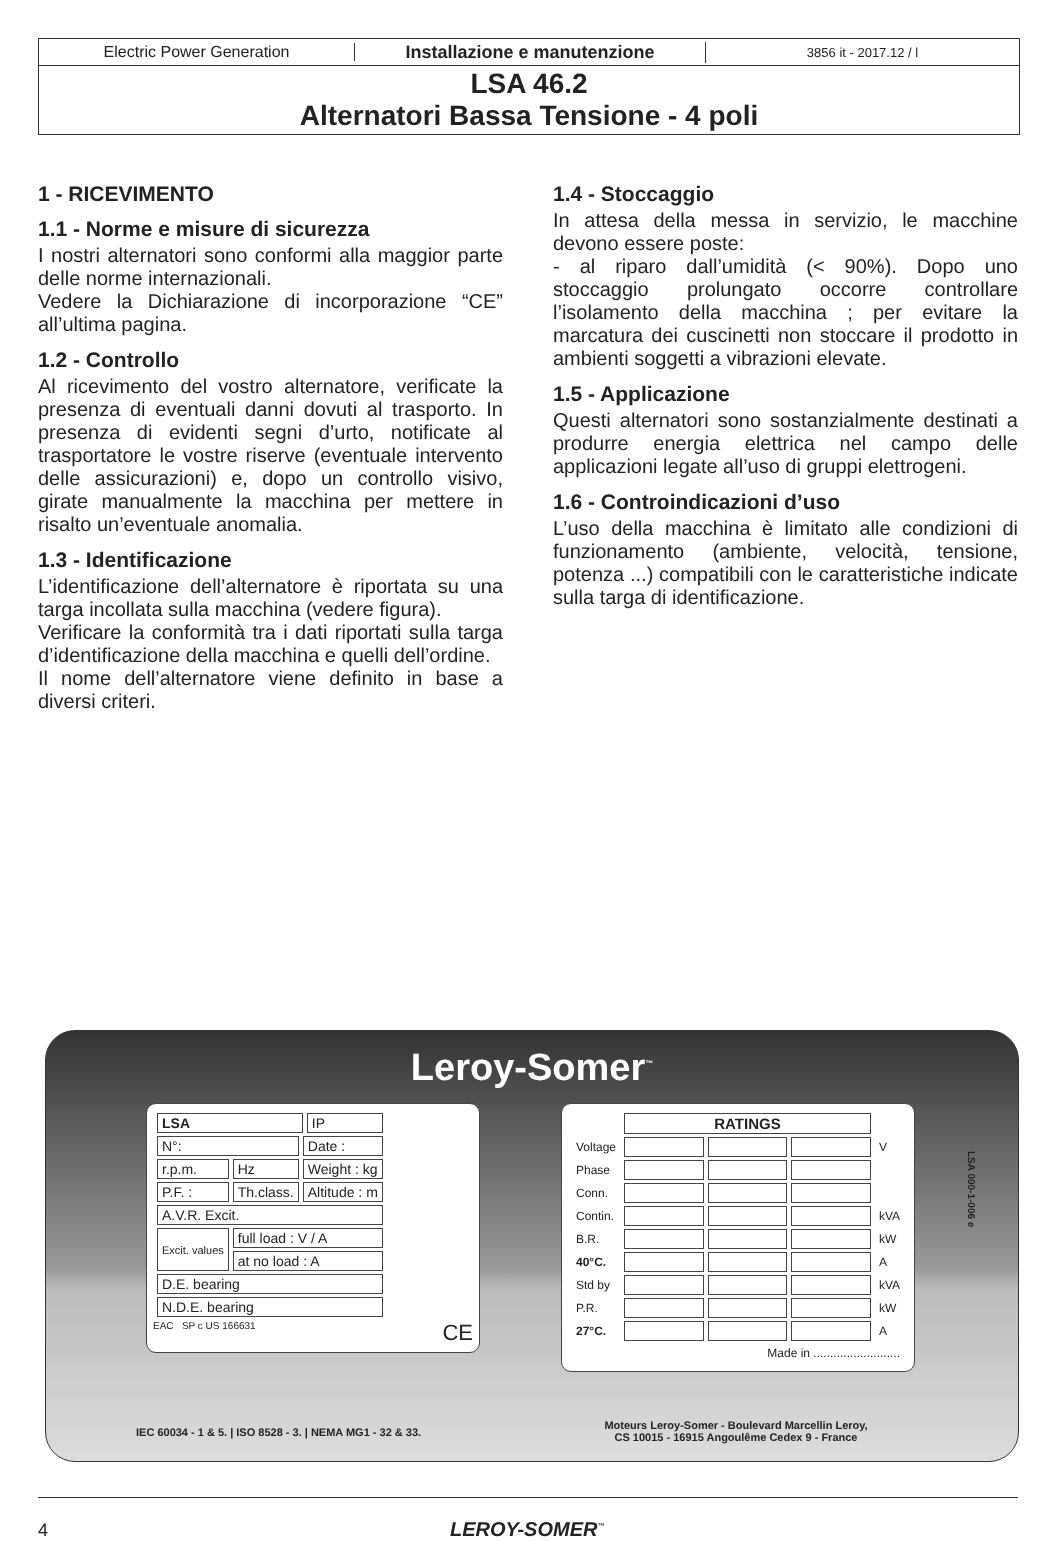Electric Power Generation Installazione e manutenzione
3856 it - 2017.12 / l
LSA 46.2
Alternatori Bassa Tensione - 4 poli
1 - RICEVIMENTO
1.1 - Norme e misure di sicurezza
I nostri alternatori sono conformi alla maggior parte delle norme internazionali.
Vedere la Dichiarazione di incorporazione “CE” all’ultima pagina.
1.2 - Controllo
Al ricevimento del vostro alternatore, verificate la presenza di eventuali danni dovuti al trasporto. In presenza di evidenti segni d’urto, notificate al trasportatore le vostre riserve (eventuale intervento delle assicurazioni) e, dopo un controllo visivo, girate manualmente la macchina per mettere in risalto un’eventuale anomalia.
1.3 - Identificazione
L’identificazione dell’alternatore è riportata su una targa incollata sulla macchina (vedere figura).
Verificare la conformità tra i dati riportati sulla targa d’identificazione della macchina e quelli dell’ordine.
Il nome dell’alternatore viene definito in base a diversi criteri.
1.4 - Stoccaggio
In attesa della messa in servizio, le macchine devono essere poste:
- al riparo dall’umidità (< 90%). Dopo uno stoccaggio prolungato occorre controllare l’isolamento della macchina ; per evitare la marcatura dei cuscinetti non stoccare il prodotto in ambienti soggetti a vibrazioni elevate.
1.5 - Applicazione
Questi alternatori sono sostanzialmente destinati a produrre energia elettrica nel campo delle applicazioni legate all’uso di gruppi elettrogeni.
1.6 - Controindicazioni d’uso
L’uso della macchina è limitato alle condizioni di funzionamento (ambiente, velocità, tensione, potenza ...) compatibili con le caratteristiche indicate sulla targa di identificazione.
Leroy-Somer<sup>™</sup>
| LSA | | | IP |
| N°: | | Date : | |
| r.p.m. | Hz | Weight : kg | |
| P.F. : | Th.class. | Altitude : m | |
| A.V.R. Excit. | | | |
| Excit. values | full load : V / A | | |
| | at no load : A | | |
| D.E. bearing | | | |
| N.D.E. bearing | | | |
EAC SP c US 166631 CE
| | RATINGS | | | |
| Voltage | | | | V |
| Phase | | | | |
| Conn. | | | | |
| Contin. | | | | kVA |
| B.R. | | | | kW |
| 40°C. | | | | A |
| Std by | | | | kVA |
| P.R. | | | | kW |
| 27°C. | | | | A |
| Made in .......................... | | | | |
LSA 000-1-006 e
IEC 60034 - 1 & 5. | ISO 8528 - 3. | NEMA MG1 - 32 & 33.
Moteurs Leroy-Somer - Boulevard Marcellin Leroy,
CS 10015 - 16915 Angoulême Cedex 9 - France
4 LEROY-SOMER<sup>™</sup>